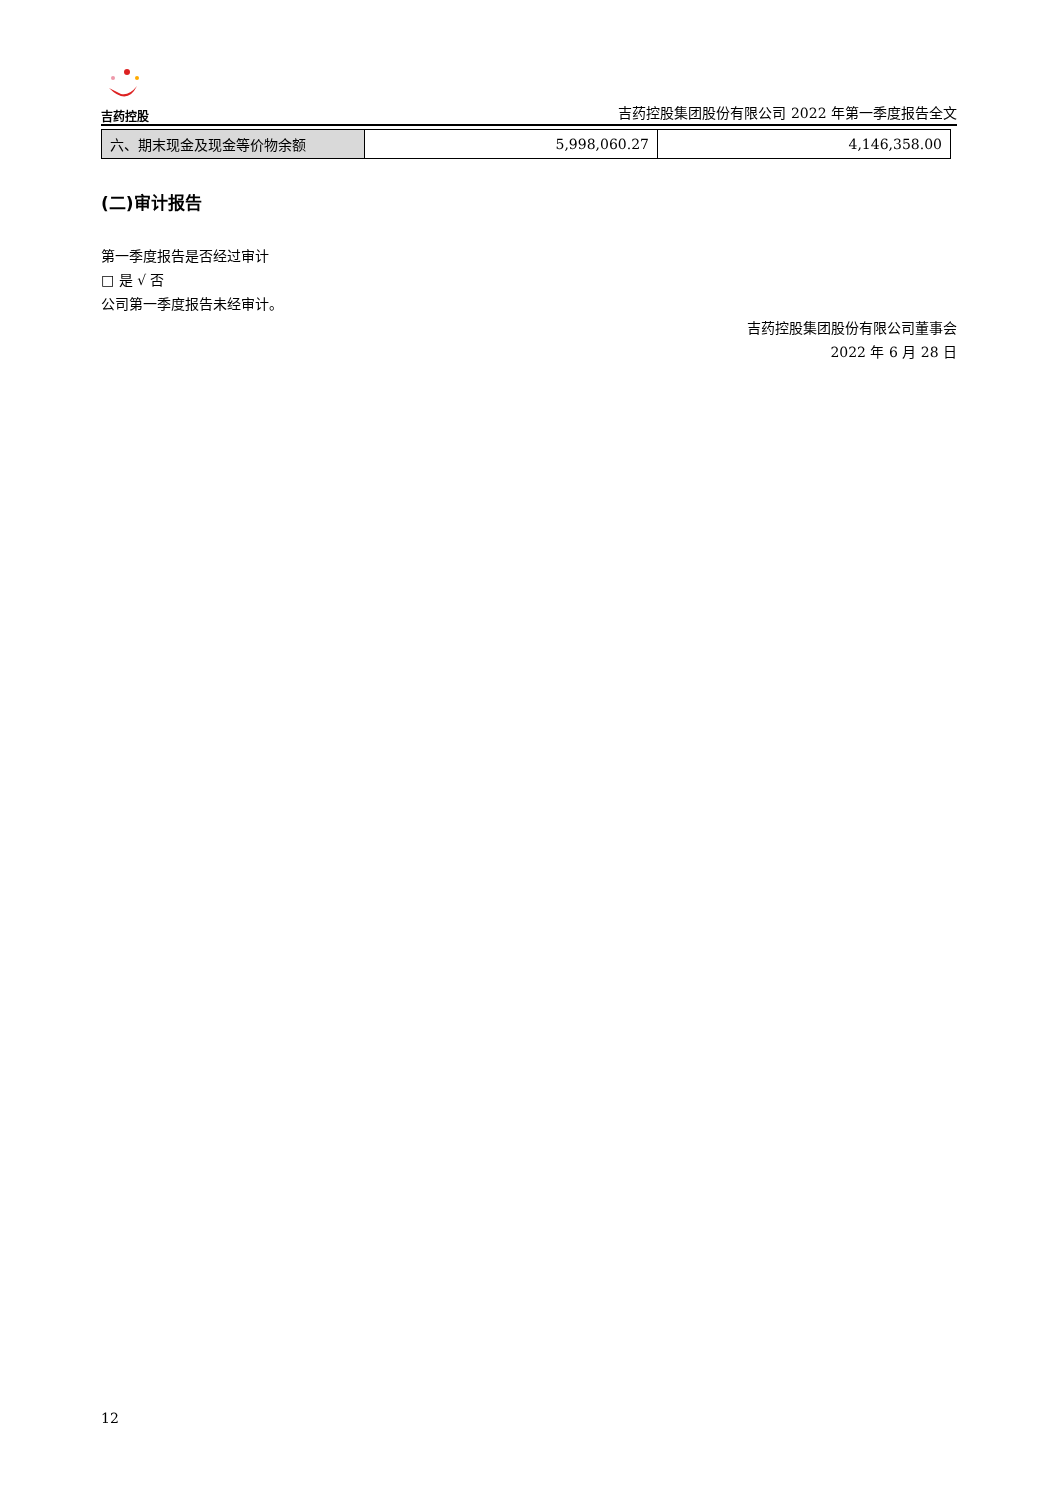吉药控股
吉药控股集团股份有限公司 2022 年第一季度报告全文
| 六、期末现金及现金等价物余额 | 5,998,060.27 | 4,146,358.00 |
(二)审计报告
第一季度报告是否经过审计
□ 是 √ 否
公司第一季度报告未经审计。
吉药控股集团股份有限公司董事会
2022 年 6 月 28 日
12